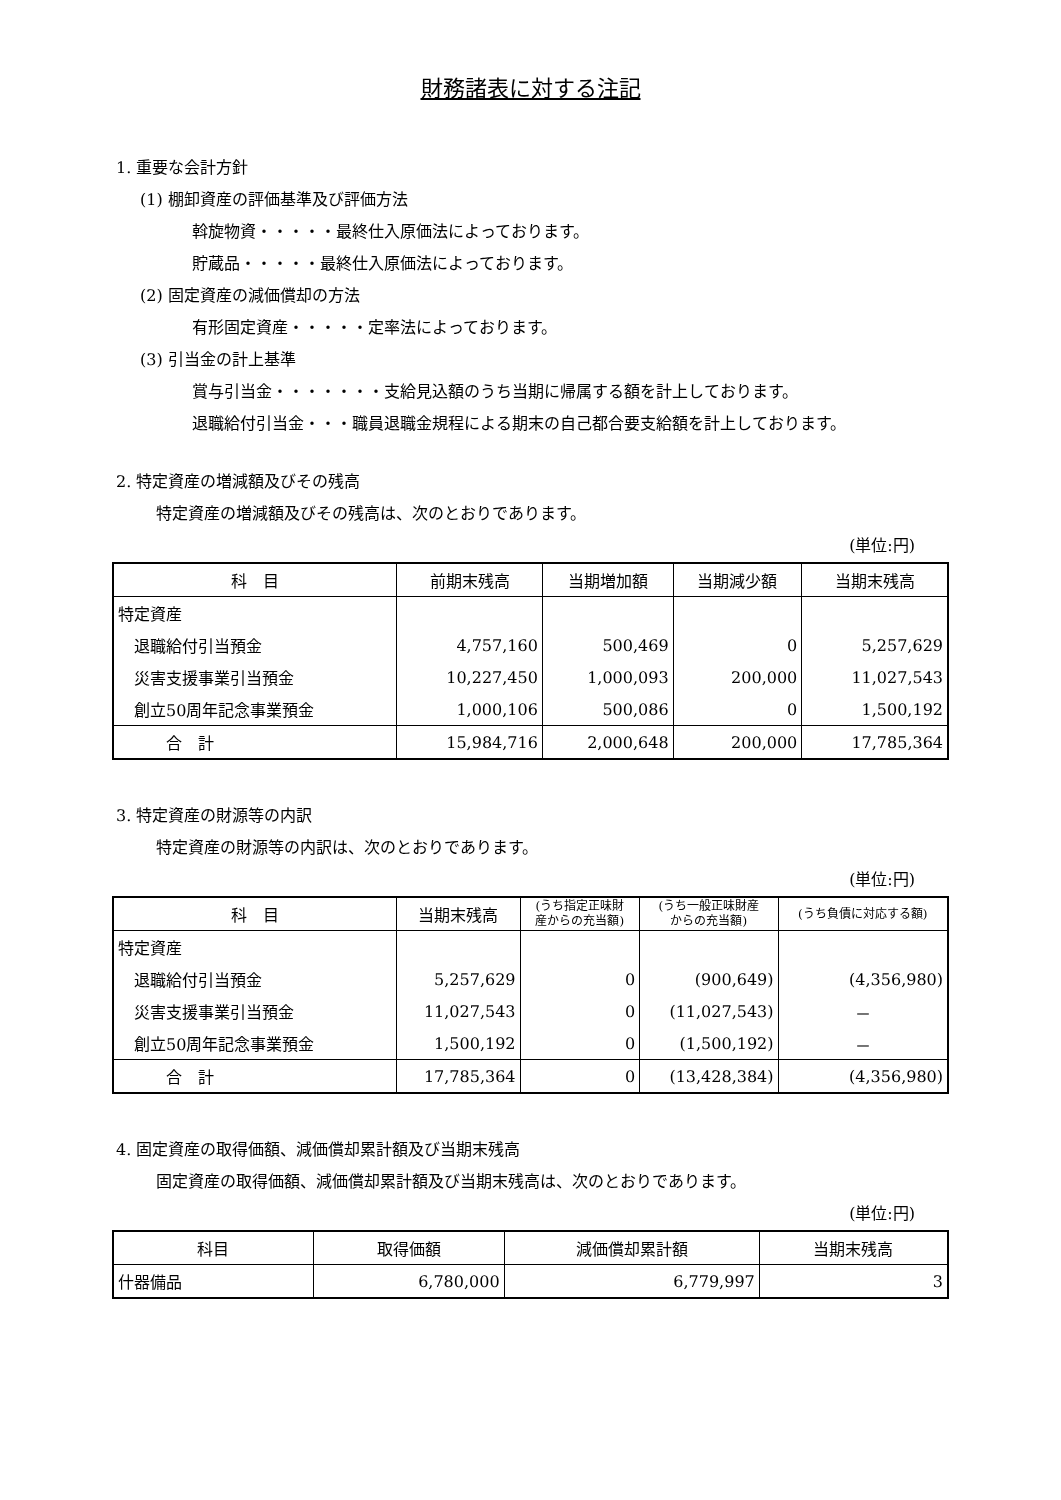財務諸表に対する注記
1. 重要な会計方針
(1) 棚卸資産の評価基準及び評価方法
斡旋物資・・・・・最終仕入原価法によっております。
貯蔵品・・・・・最終仕入原価法によっております。
(2) 固定資産の減価償却の方法
有形固定資産・・・・・定率法によっております。
(3) 引当金の計上基準
賞与引当金・・・・・・・支給見込額のうち当期に帰属する額を計上しております。
退職給付引当金・・・職員退職金規程による期末の自己都合要支給額を計上しております。
2. 特定資産の増減額及びその残高
特定資産の増減額及びその残高は、次のとおりであります。
(単位:円)
| 科 目 | 前期末残高 | 当期増加額 | 当期減少額 | 当期末残高 |
| --- | --- | --- | --- | --- |
| 特定資産 | | | | |
| 退職給付引当預金 | 4,757,160 | 500,469 | 0 | 5,257,629 |
| 災害支援事業引当預金 | 10,227,450 | 1,000,093 | 200,000 | 11,027,543 |
| 創立50周年記念事業預金 | 1,000,106 | 500,086 | 0 | 1,500,192 |
| 合 計 | 15,984,716 | 2,000,648 | 200,000 | 17,785,364 |
3. 特定資産の財源等の内訳
特定資産の財源等の内訳は、次のとおりであります。
(単位:円)
| 科 目 | 当期末残高 | (うち指定正味財 産からの充当額) | (うち一般正味財産 からの充当額) | (うち負債に対応する額) |
| --- | --- | --- | --- | --- |
| 特定資産 | | | | |
| 退職給付引当預金 | 5,257,629 | 0 | (900,649) | (4,356,980) |
| 災害支援事業引当預金 | 11,027,543 | 0 | (11,027,543) | － |
| 創立50周年記念事業預金 | 1,500,192 | 0 | (1,500,192) | － |
| 合 計 | 17,785,364 | 0 | (13,428,384) | (4,356,980) |
4. 固定資産の取得価額、減価償却累計額及び当期末残高
固定資産の取得価額、減価償却累計額及び当期末残高は、次のとおりであります。
(単位:円)
| 科目 | 取得価額 | 減価償却累計額 | 当期末残高 |
| --- | --- | --- | --- |
| 什器備品 | 6,780,000 | 6,779,997 | 3 |